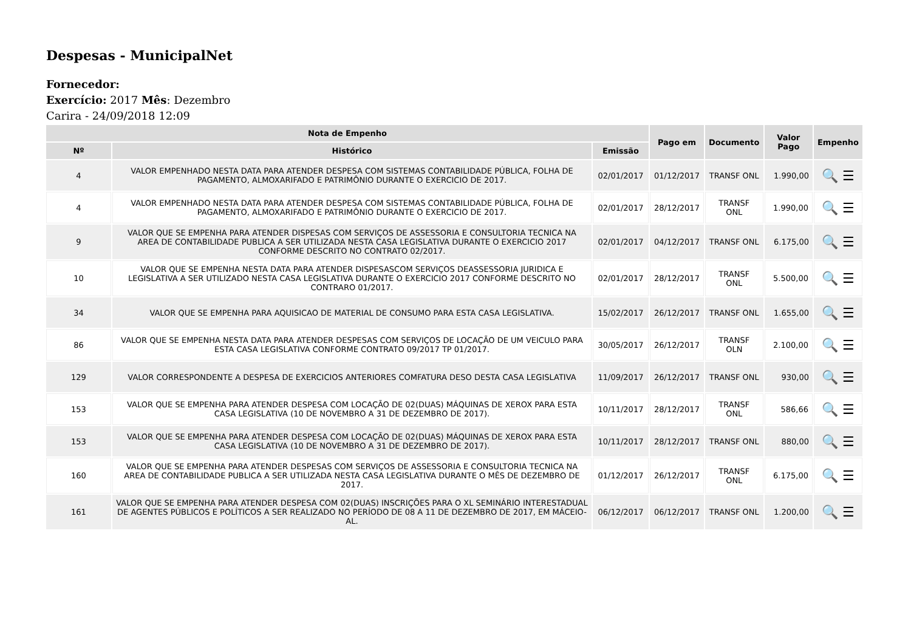Despesas - MunicipalNet
Fornecedor:
Exercício: 2017 Mês: Dezembro
Carira - 24/09/2018 12:09
| Nota de Empenho | | | Pago em | Documento | Valor Pago | Empenho |
| --- | --- | --- | --- | --- | --- | --- |
| Nº | Histórico | Emissão | | | | |
| 4 | VALOR EMPENHADO NESTA DATA PARA ATENDER DESPESA COM SISTEMAS CONTABILIDADE PÚBLICA, FOLHA DE PAGAMENTO, ALMOXARIFADO E PATRIMÔNIO DURANTE O EXERCICIO DE 2017. | 02/01/2017 | 01/12/2017 | TRANSF ONL | 1.990,00 | 🔍 ☰ |
| 4 | VALOR EMPENHADO NESTA DATA PARA ATENDER DESPESA COM SISTEMAS CONTABILIDADE PÚBLICA, FOLHA DE PAGAMENTO, ALMOXARIFADO E PATRIMÔNIO DURANTE O EXERCICIO DE 2017. | 02/01/2017 | 28/12/2017 | TRANSF ONL | 1.990,00 | 🔍 ☰ |
| 9 | VALOR QUE SE EMPENHA PARA ATENDER DISPESAS COM SERVIÇOS DE ASSESSORIA E CONSULTORIA TECNICA NA AREA DE CONTABILIDADE PUBLICA A SER UTILIZADA NESTA CASA LEGISLATIVA DURANTE O EXERCICIO 2017 CONFORME DESCRITO NO CONTRATO 02/2017. | 02/01/2017 | 04/12/2017 | TRANSF ONL | 6.175,00 | 🔍 ☰ |
| 10 | VALOR QUE SE EMPENHA NESTA DATA PARA ATENDER DISPESASCOM SERVIÇOS DEASSESSORIA JURIDICA E LEGISLATIVA A SER UTILIZADO NESTA CASA LEGISLATIVA DURANTE O EXERCICIO 2017 CONFORME DESCRITO NO CONTRARO 01/2017. | 02/01/2017 | 28/12/2017 | TRANSF ONL | 5.500,00 | 🔍 ☰ |
| 34 | VALOR QUE SE EMPENHA PARA AQUISICAO DE MATERIAL DE CONSUMO PARA ESTA CASA LEGISLATIVA. | 15/02/2017 | 26/12/2017 | TRANSF ONL | 1.655,00 | 🔍 ☰ |
| 86 | VALOR QUE SE EMPENHA NESTA DATA PARA ATENDER DESPESAS COM SERVIÇOS DE LOCAÇÃO DE UM VEICULO PARA ESTA CASA LEGISLATIVA CONFORME CONTRATO 09/2017 TP 01/2017. | 30/05/2017 | 26/12/2017 | TRANSF OLN | 2.100,00 | 🔍 ☰ |
| 129 | VALOR CORRESPONDENTE A DESPESA DE EXERCICIOS ANTERIORES COMFATURA DESO DESTA CASA LEGISLATIVA | 11/09/2017 | 26/12/2017 | TRANSF ONL | 930,00 | 🔍 ☰ |
| 153 | VALOR QUE SE EMPENHA PARA ATENDER DESPESA COM LOCAÇÃO DE 02(DUAS) MÁQUINAS DE XEROX PARA ESTA CASA LEGISLATIVA (10 DE NOVEMBRO A 31 DE DEZEMBRO DE 2017). | 10/11/2017 | 28/12/2017 | TRANSF ONL | 586,66 | 🔍 ☰ |
| 153 | VALOR QUE SE EMPENHA PARA ATENDER DESPESA COM LOCAÇÃO DE 02(DUAS) MÁQUINAS DE XEROX PARA ESTA CASA LEGISLATIVA (10 DE NOVEMBRO A 31 DE DEZEMBRO DE 2017). | 10/11/2017 | 28/12/2017 | TRANSF ONL | 880,00 | 🔍 ☰ |
| 160 | VALOR QUE SE EMPENHA PARA ATENDER DESPESAS COM SERVIÇOS DE ASSESSORIA E CONSULTORIA TECNICA NA AREA DE CONTABILIDADE PUBLICA A SER UTILIZADA NESTA CASA LEGISLATIVA DURANTE O MÊS DE DEZEMBRO DE 2017. | 01/12/2017 | 26/12/2017 | TRANSF ONL | 6.175,00 | 🔍 ☰ |
| 161 | VALOR QUE SE EMPENHA PARA ATENDER DESPESA COM 02(DUAS) INSCRIÇÕES PARA O XL SEMINÁRIO INTERESTADUAL DE AGENTES PÚBLICOS E POLÍTICOS A SER REALIZADO NO PERÍODO DE 08 A 11 DE DEZEMBRO DE 2017, EM MÁCEIO-AL. | 06/12/2017 | 06/12/2017 | TRANSF ONL | 1.200,00 | 🔍 ☰ |